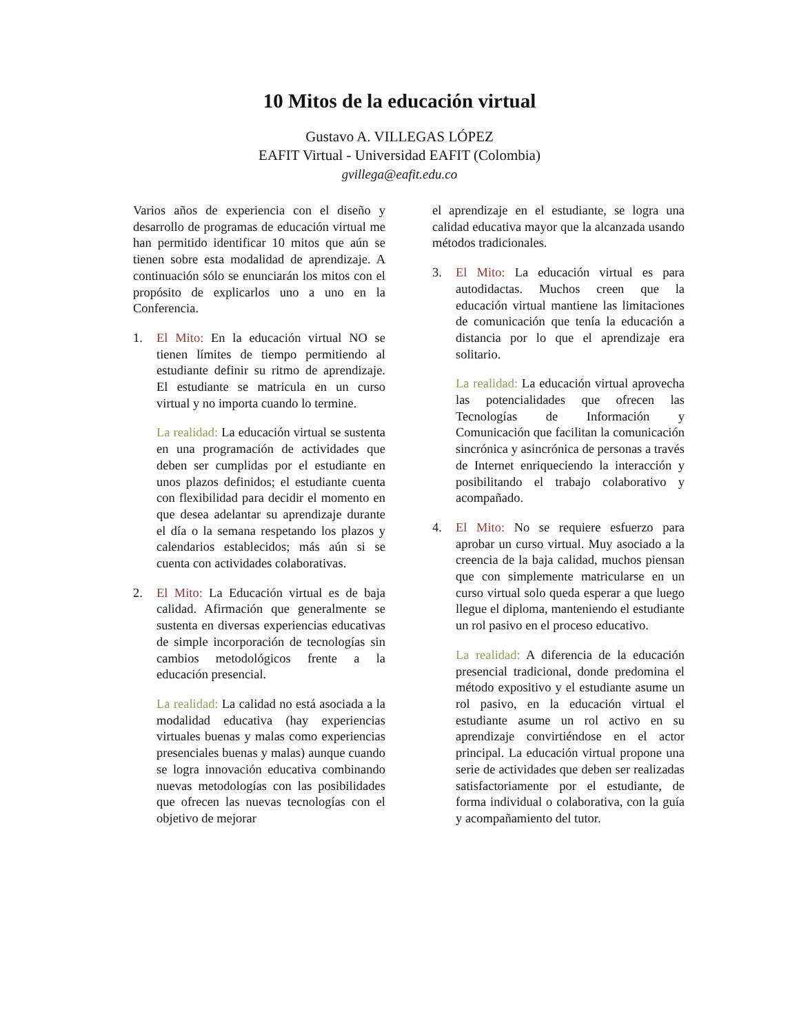10 Mitos de la educación virtual
Gustavo A. VILLEGAS LÓPEZ
EAFIT Virtual - Universidad EAFIT (Colombia)
gvillega@eafit.edu.co
Varios años de experiencia con el diseño y desarrollo de programas de educación virtual me han permitido identificar 10 mitos que aún se tienen sobre esta modalidad de aprendizaje. A continuación sólo se enunciarán los mitos con el propósito de explicarlos uno a uno en la Conferencia.
1. El Mito: En la educación virtual NO se tienen límites de tiempo permitiendo al estudiante definir su ritmo de aprendizaje. El estudiante se matricula en un curso virtual y no importa cuando lo termine.
La realidad: La educación virtual se sustenta en una programación de actividades que deben ser cumplidas por el estudiante en unos plazos definidos; el estudiante cuenta con flexibilidad para decidir el momento en que desea adelantar su aprendizaje durante el día o la semana respetando los plazos y calendarios establecidos; más aún si se cuenta con actividades colaborativas.
2. El Mito: La Educación virtual es de baja calidad. Afirmación que generalmente se sustenta en diversas experiencias educativas de simple incorporación de tecnologías sin cambios metodológicos frente a la educación presencial.
La realidad: La calidad no está asociada a la modalidad educativa (hay experiencias virtuales buenas y malas como experiencias presenciales buenas y malas) aunque cuando se logra innovación educativa combinando nuevas metodologías con las posibilidades que ofrecen las nuevas tecnologías con el objetivo de mejorar
el aprendizaje en el estudiante, se logra una calidad educativa mayor que la alcanzada usando métodos tradicionales.
3. El Mito: La educación virtual es para autodidactas. Muchos creen que la educación virtual mantiene las limitaciones de comunicación que tenía la educación a distancia por lo que el aprendizaje era solitario.
La realidad: La educación virtual aprovecha las potencialidades que ofrecen las Tecnologías de Información y Comunicación que facilitan la comunicación sincrónica y asincrónica de personas a través de Internet enriqueciendo la interacción y posibilitando el trabajo colaborativo y acompañado.
4. El Mito: No se requiere esfuerzo para aprobar un curso virtual. Muy asociado a la creencia de la baja calidad, muchos piensan que con simplemente matricularse en un curso virtual solo queda esperar a que luego llegue el diploma, manteniendo el estudiante un rol pasivo en el proceso educativo.
La realidad: A diferencia de la educación presencial tradicional, donde predomina el método expositivo y el estudiante asume un rol pasivo, en la educación virtual el estudiante asume un rol activo en su aprendizaje convirtiéndose en el actor principal. La educación virtual propone una serie de actividades que deben ser realizadas satisfactoriamente por el estudiante, de forma individual o colaborativa, con la guía y acompañamiento del tutor.